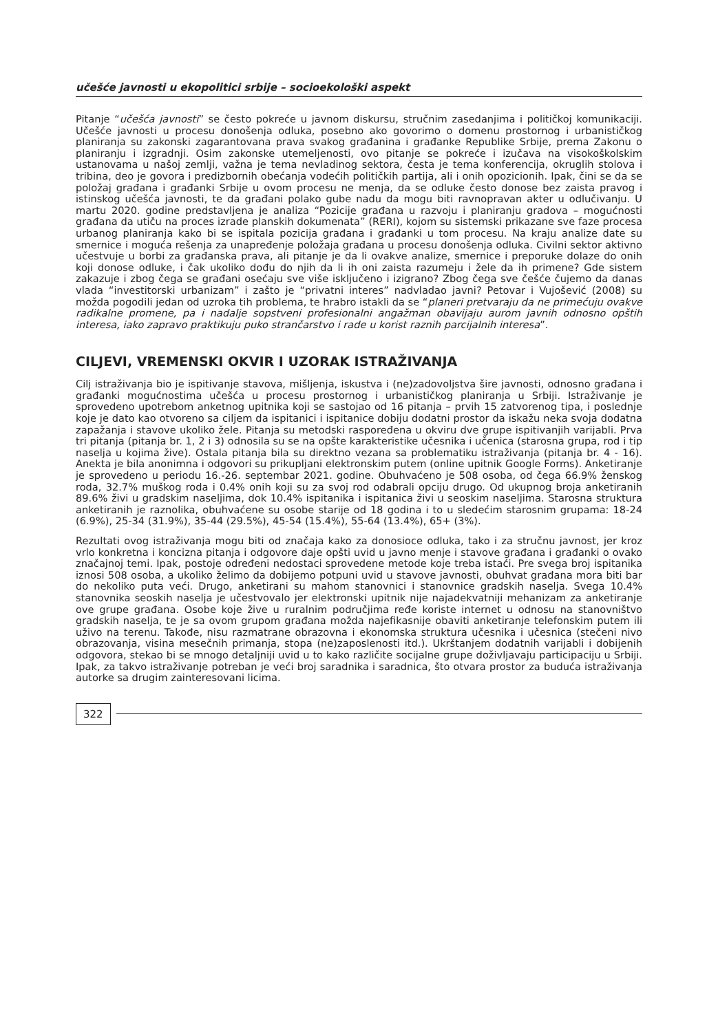učešće javnosti u ekopolitici srbije – socioekološki aspekt
Pitanje “učešća javnosti” se često pokreće u javnom diskursu, stručnim zasedanjima i političkoj komunikaciji. Učešće javnosti u procesu donošenja odluka, posebno ako govorimo o domenu prostornog i urbanističkog planiranja su zakonski zagarantovana prava svakog građanina i građanke Republike Srbije, prema Zakonu o planiranju i izgradnji. Osim zakonske utemeljenosti, ovo pitanje se pokreće i izučava na visokoškolskim ustanovama u našoj zemlji, važna je tema nevladinog sektora, česta je tema konferencija, okruglih stolova i tribina, deo je govora i predizbornih obećanja vodećih političkih partija, ali i onih opozicionih. Ipak, čini se da se položaj građana i građanki Srbije u ovom procesu ne menja, da se odluke često donose bez zaista pravog i istinskog učešća javnosti, te da građani polako gube nadu da mogu biti ravnopravan akter u odlučivanju. U martu 2020. godine predstavljena je analiza “Pozicije građana u razvoju i planiranju gradova – mogućnosti građana da utiču na proces izrade planskih dokumenata” (RERI), kojom su sistemski prikazane sve faze procesa urbanog planiranja kako bi se ispitala pozicija građana i građanki u tom procesu. Na kraju analize date su smernice i moguća rešenja za unapređenje položaja građana u procesu donošenja odluka. Civilni sektor aktivno učestvuje u borbi za građanska prava, ali pitanje je da li ovakve analize, smernice i preporuke dolaze do onih koji donose odluke, i čak ukoliko dođu do njih da li ih oni zaista razumeju i žele da ih primene? Gde sistem zakazuje i zbog čega se građani osećaju sve više isključeno i izigrano? Zbog čega sve češće čujemo da danas vlada “investitorski urbanizam” i zašto je “privatni interes” nadvladao javni? Petovar i Vujošević (2008) su možda pogodili jedan od uzroka tih problema, te hrabro istakli da se “planeri pretvaraju da ne primećuju ovakve radikalne promene, pa i nadalje sopstveni profesionalni angažman obavijaju aurom javnih odnosno opštih interesa, iako zapravo praktikuju puko strančarstvo i rade u korist raznih parcijalnih interesa”.
CILJEVI, VREMENSKI OKVIR I UZORAK ISTRAŽIVANJA
Cilj istraživanja bio je ispitivanje stavova, mišljenja, iskustva i (ne)zadovoljstva šire javnosti, odnosno građana i građanki mogućnostima učešća u procesu prostornog i urbanističkog planiranja u Srbiji. Istraživanje je sprovedeno upotrebom anketnog upitnika koji se sastojao od 16 pitanja – prvih 15 zatvorenog tipa, i poslednje koje je dato kao otvoreno sa ciljem da ispitanici i ispitanice dobiju dodatni prostor da iskažu neka svoja dodatna zapažanja i stavove ukoliko žele. Pitanja su metodski raspoređena u okviru dve grupe ispitivanjih varijabli. Prva tri pitanja (pitanja br. 1, 2 i 3) odnosila su se na opšte karakteristike učesnika i učenica (starosna grupa, rod i tip naselja u kojima žive). Ostala pitanja bila su direktno vezana sa problematiku istraživanja (pitanja br. 4 - 16). Anekta je bila anonimna i odgovori su prikupljani elektronskim putem (online upitnik Google Forms). Anketiranje je sprovedeno u periodu 16.-26. septembar 2021. godine. Obuhvaćeno je 508 osoba, od čega 66.9% ženskog roda, 32.7% muškog roda i 0.4% onih koji su za svoj rod odabrali opciju drugo. Od ukupnog broja anketiranih 89.6% živi u gradskim naseljima, dok 10.4% ispitanika i ispitanica živi u seoskim naseljima. Starosna struktura anketiranih je raznolika, obuhvaćene su osobe starije od 18 godina i to u sledećim starosnim grupama: 18-24 (6.9%), 25-34 (31.9%), 35-44 (29.5%), 45-54 (15.4%), 55-64 (13.4%), 65+ (3%).
Rezultati ovog istraživanja mogu biti od značaja kako za donosioce odluka, tako i za stručnu javnost, jer kroz vrlo konkretna i koncizna pitanja i odgovore daje opšti uvid u javno menje i stavove građana i građanki o ovako značajnoj temi. Ipak, postoje određeni nedostaci sprovedene metode koje treba istaći. Pre svega broj ispitanika iznosi 508 osoba, a ukoliko želimo da dobijemo potpuni uvid u stavove javnosti, obuhvat građana mora biti bar do nekoliko puta veći. Drugo, anketirani su mahom stanovnici i stanovnice gradskih naselja. Svega 10.4% stanovnika seoskih naselja je učestvovalo jer elektronski upitnik nije najadekvatniji mehanizam za anketiranje ove grupe građana. Osobe koje žive u ruralnim područjima ređe koriste internet u odnosu na stanovništvo gradskih naselja, te je sa ovom grupom građana možda najefikasnije obaviti anketiranje telefonskim putem ili uživo na terenu. Takođe, nisu razmatrane obrazovna i ekonomska struktura učesnika i učesnica (stečeni nivo obrazovanja, visina mesečnih primanja, stopa (ne)zaposlenosti itd.). Ukrštanjem dodatnih varijabli i dobijenih odgovora, stekao bi se mnogo detaljniji uvid u to kako različite socijalne grupe doživljavaju participaciju u Srbiji. Ipak, za takvo istraživanje potreban je veći broj saradnika i saradnica, što otvara prostor za buduća istraživanja autorke sa drugim zainteresovani licima.
322